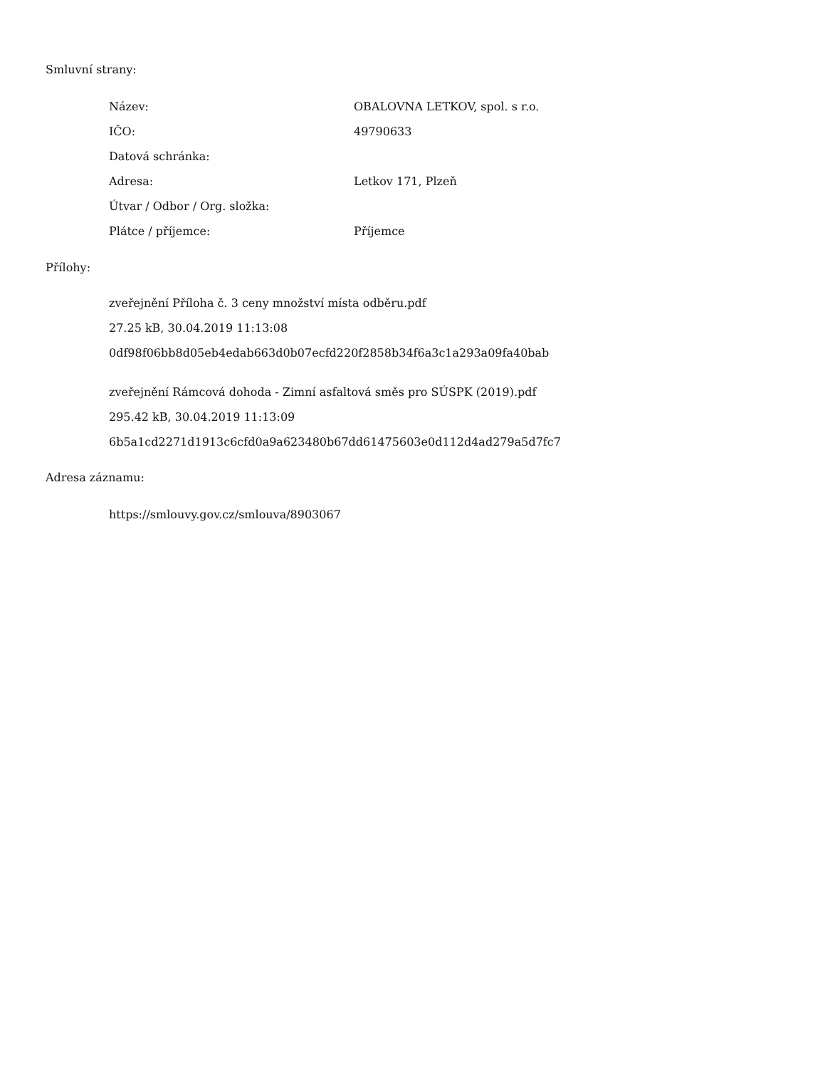Smluvní strany:
| Název: | OBALOVNA LETKOV, spol. s r.o. |
| IČO: | 49790633 |
| Datová schránka: | |
| Adresa: | Letkov 171, Plzeň |
| Útvar / Odbor / Org. složka: | |
| Plátce / příjemce: | Příjemce |
Přílohy:
zveřejnění Příloha č. 3 ceny množství místa odběru.pdf
27.25 kB, 30.04.2019 11:13:08
0df98f06bb8d05eb4edab663d0b07ecfd220f2858b34f6a3c1a293a09fa40bab
zveřejnění Rámcová dohoda - Zimní asfaltová směs pro SÚSPK (2019).pdf
295.42 kB, 30.04.2019 11:13:09
6b5a1cd2271d1913c6cfd0a9a623480b67dd61475603e0d112d4ad279a5d7fc7
Adresa záznamu:
https://smlouvy.gov.cz/smlouva/8903067